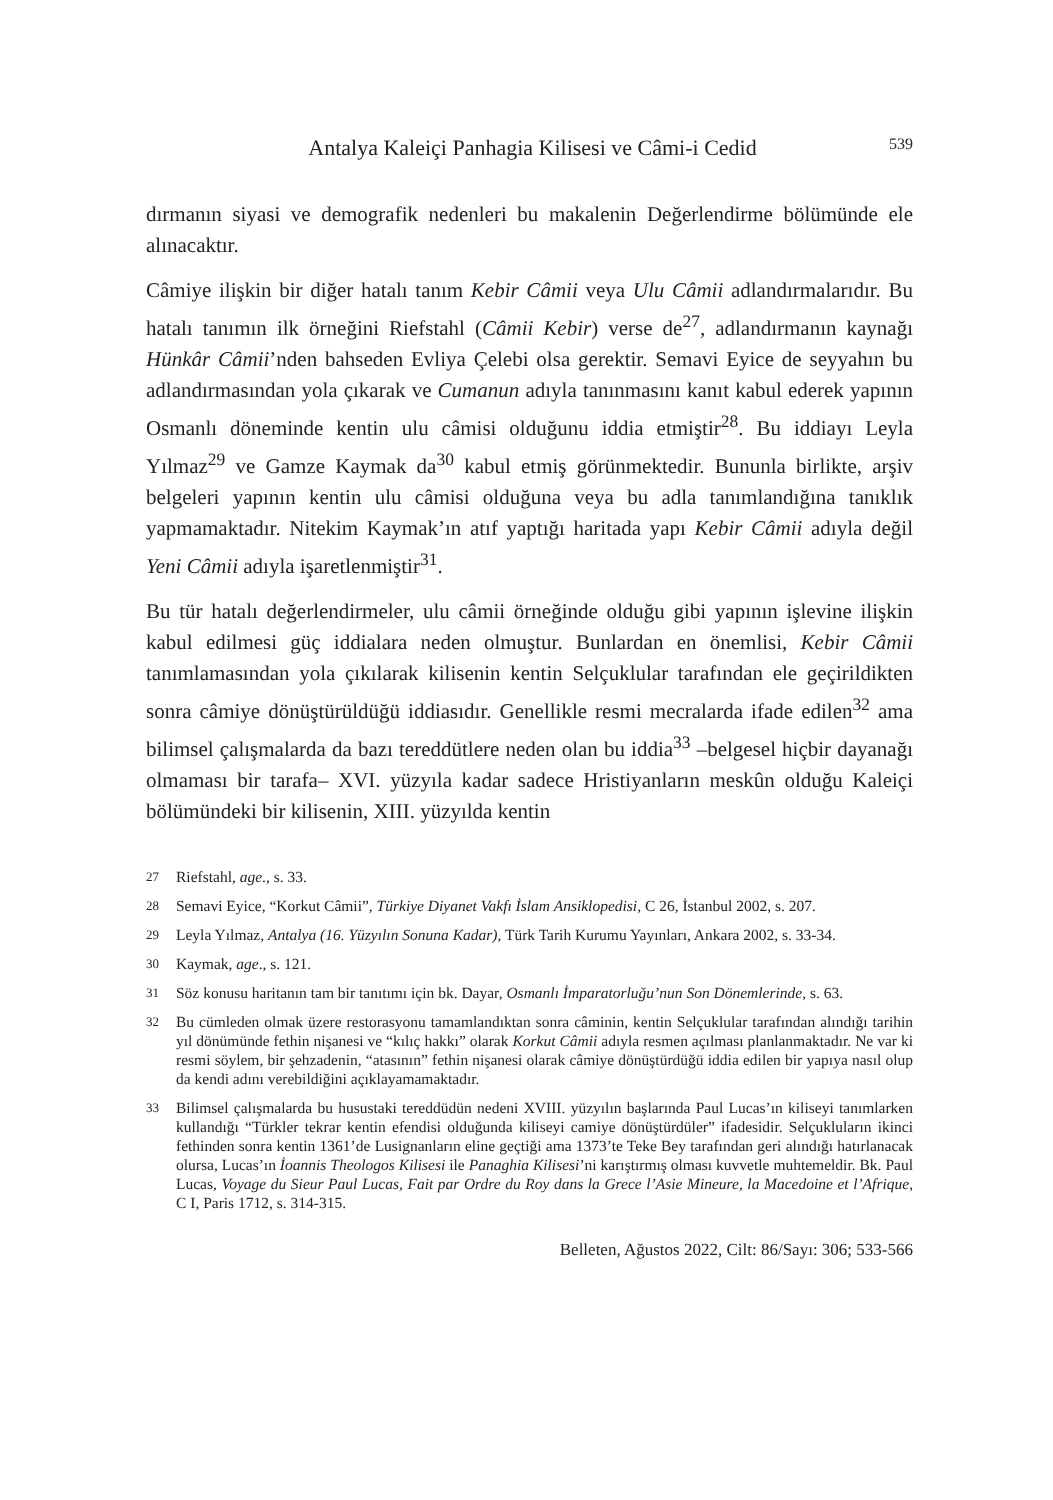Antalya Kaleiçi Panhagia Kilisesi ve Câmi-i Cedid 539
dırmanın siyasi ve demografik nedenleri bu makalenin Değerlendirme bölümünde ele alınacaktır.
Câmiye ilişkin bir diğer hatalı tanım Kebir Câmii veya Ulu Câmii adlandırmalarıdır. Bu hatalı tanımın ilk örneğini Riefstahl (Câmii Kebir) verse de<sup>27</sup>, adlandırmanın kaynağı Hünkâr Câmii’nden bahseden Evliya Çelebi olsa gerektir. Semavi Eyice de seyyahın bu adlandırmasından yola çıkarak ve Cumanun adıyla tanınmasını kanıt kabul ederek yapının Osmanlı döneminde kentin ulu câmisi olduğunu iddia etmiştir<sup>28</sup>. Bu iddiayı Leyla Yılmaz<sup>29</sup> ve Gamze Kaymak da<sup>30</sup> kabul etmiş görünmektedir. Bununla birlikte, arşiv belgeleri yapının kentin ulu câmisi olduğuna veya bu adla tanımlandığına tanıklık yapmamaktadır. Nitekim Kaymak’ın atıf yaptığı haritada yapı Kebir Câmii adıyla değil Yeni Câmii adıyla işaretlenmiştir<sup>31</sup>.
Bu tür hatalı değerlendirmeler, ulu câmii örneğinde olduğu gibi yapının işlevine ilişkin kabul edilmesi güç iddialara neden olmuştur. Bunlardan en önemlisi, Kebir Câmii tanımlamasından yola çıkılarak kilisenin kentin Selçuklular tarafından ele geçirildikten sonra câmiye dönüştürüldüğü iddiasıdır. Genellikle resmi mecralarda ifade edilen<sup>32</sup> ama bilimsel çalışmalarda da bazı tereddütlere neden olan bu iddia<sup>33</sup> –belgesel hiçbir dayanağı olmaması bir tarafa– XVI. yüzyıla kadar sadece Hristiyanların meskûn olduğu Kaleiçi bölümündeki bir kilisenin, XIII. yüzyılda kentin
27 Riefstahl, age., s. 33.
28 Semavi Eyice, “Korkut Câmii”, Türkiye Diyanet Vakfı İslam Ansiklopedisi, C 26, İstanbul 2002, s. 207.
29 Leyla Yılmaz, Antalya (16. Yüzyılın Sonuna Kadar), Türk Tarih Kurumu Yayınları, Ankara 2002, s. 33-34.
30 Kaymak, age., s. 121.
31 Söz konusu haritanın tam bir tanıtımı için bk. Dayar, Osmanlı İmparatorluğu’nun Son Dönemlerinde, s. 63.
32 Bu cümleden olmak üzere restorasyonu tamamlandıktan sonra câminin, kentin Selçuklular tarafından alındığı tarihin yıl dönümünde fethin nişanesi ve “kılıç hakkı” olarak Korkut Câmii adıyla resmen açılması planlanmaktadır. Ne var ki resmi söylem, bir şehzadenin, “atasının” fethin nişanesi olarak câmiye dönüştürdüğü iddia edilen bir yapıya nasıl olup da kendi adını verebildiğini açıklayamamaktadır.
33 Bilimsel çalışmalarda bu husustaki tereddüdün nedeni XVIII. yüzyılın başlarında Paul Lucas’ın kiliseyi tanımlarken kullandığı “Türkler tekrar kentin efendisi olduğunda kiliseyi camiye dönüştürdüler” ifadesidir. Selçukluların ikinci fethinden sonra kentin 1361’de Lusignanların eline geçtiği ama 1373’te Teke Bey tarafından geri alındığı hatırlanacak olursa, Lucas’ın İoannis Theologos Kilisesi ile Panaghia Kilisesi’ni karıştırmış olması kuvvetle muhtemeldir. Bk. Paul Lucas, Voyage du Sieur Paul Lucas, Fait par Ordre du Roy dans la Grece l’Asie Mineure, la Macedoine et l’Afrique, C I, Paris 1712, s. 314-315.
Belleten, Ağustos 2022, Cilt: 86/Sayı: 306; 533-566